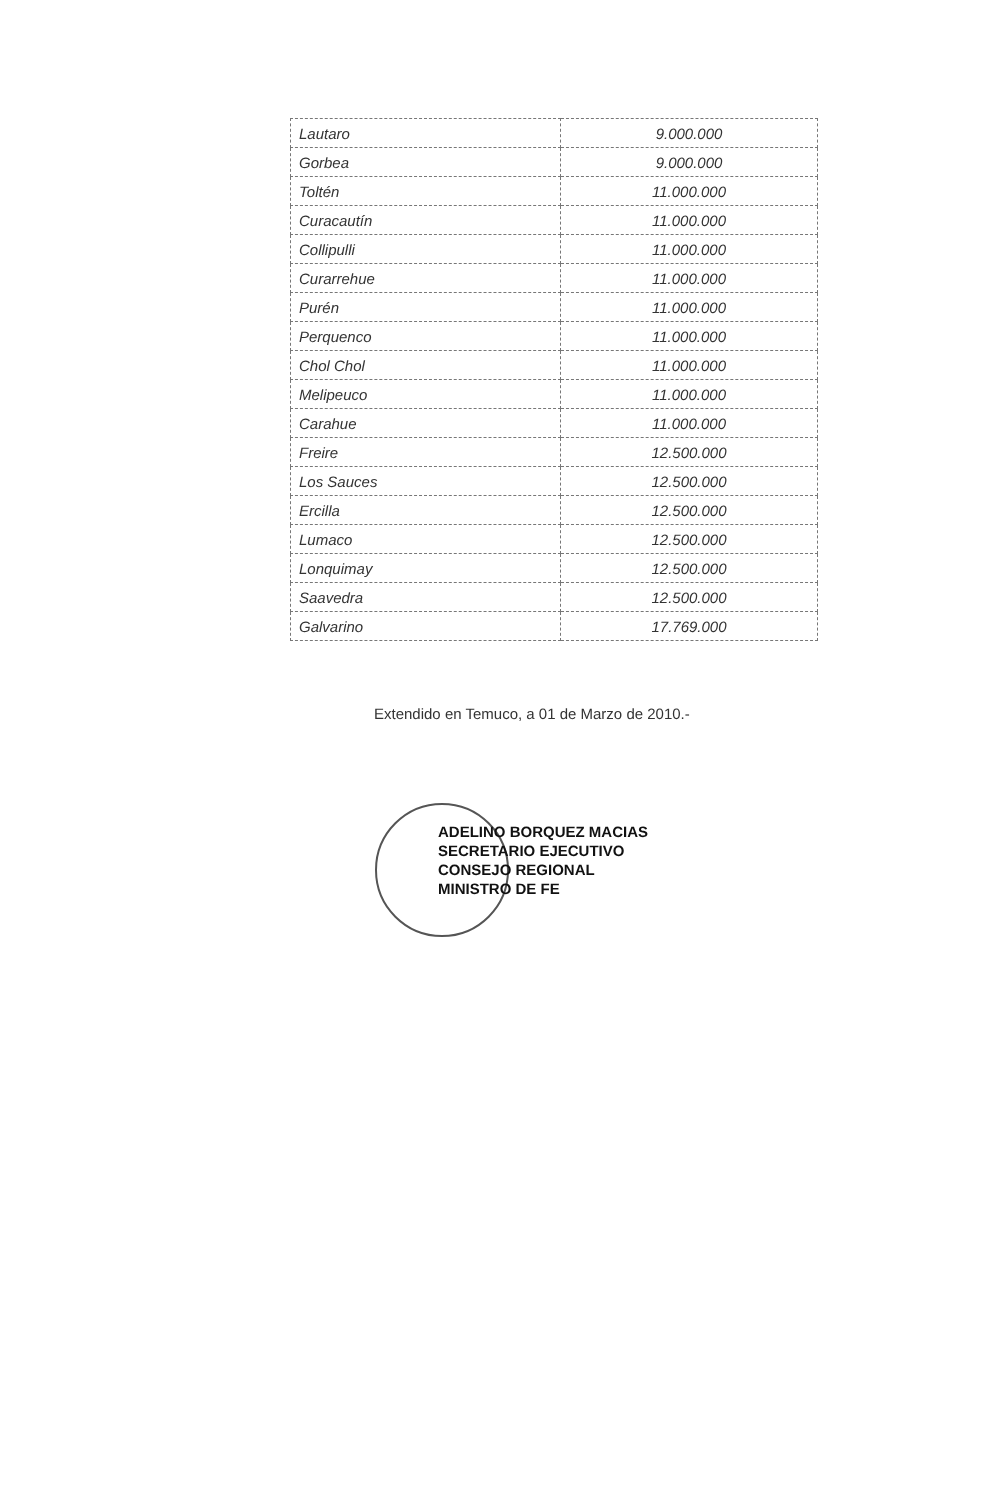| Lautaro | 9.000.000 |
| Gorbea | 9.000.000 |
| Toltén | 11.000.000 |
| Curacautín | 11.000.000 |
| Collipulli | 11.000.000 |
| Curarrehue | 11.000.000 |
| Purén | 11.000.000 |
| Perquenco | 11.000.000 |
| Chol Chol | 11.000.000 |
| Melipeuco | 11.000.000 |
| Carahue | 11.000.000 |
| Freire | 12.500.000 |
| Los Sauces | 12.500.000 |
| Ercilla | 12.500.000 |
| Lumaco | 12.500.000 |
| Lonquimay | 12.500.000 |
| Saavedra | 12.500.000 |
| Galvarino | 17.769.000 |
Extendido en Temuco, a 01 de Marzo de 2010.-
ADELINO BORQUEZ MACIAS
SECRETARIO EJECUTIVO
CONSEJO REGIONAL
MINISTRO DE FE